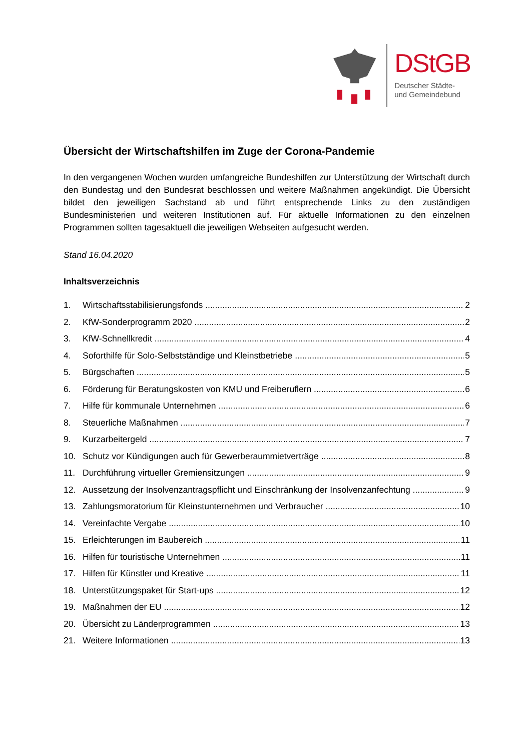DStGB
Deutscher Städte-
und Gemeindebund
Übersicht der Wirtschaftshilfen im Zuge der Corona-Pandemie
In den vergangenen Wochen wurden umfangreiche Bundeshilfen zur Unterstützung der Wirtschaft durch den Bundestag und den Bundesrat beschlossen und weitere Maßnahmen angekündigt. Die Übersicht bildet den jeweiligen Sachstand ab und führt entsprechende Links zu den zuständigen Bundesministerien und weiteren Institutionen auf. Für aktuelle Informationen zu den einzelnen Programmen sollten tagesaktuell die jeweiligen Webseiten aufgesucht werden.
Stand 16.04.2020
Inhaltsverzeichnis
1. Wirtschaftsstabilisierungsfonds 2
2. KfW-Sonderprogramm 2020 2
3. KfW-Schnellkredit 4
4. Soforthilfe für Solo-Selbstständige und Kleinstbetriebe 5
5. Bürgschaften 5
6. Förderung für Beratungskosten von KMU und Freiberuflern 6
7. Hilfe für kommunale Unternehmen 6
8. Steuerliche Maßnahmen 7
9. Kurzarbeitergeld 7
10. Schutz vor Kündigungen auch für Gewerberaummietverträge 8
11. Durchführung virtueller Gremiensitzungen 9
12. Aussetzung der Insolvenzantragspflicht und Einschränkung der Insolvenzanfechtung 9
13. Zahlungsmoratorium für Kleinstunternehmen und Verbraucher 10
14. Vereinfachte Vergabe 10
15. Erleichterungen im Baubereich 11
16. Hilfen für touristische Unternehmen 11
17. Hilfen für Künstler und Kreative 11
18. Unterstützungspaket für Start-ups 12
19. Maßnahmen der EU 12
20. Übersicht zu Länderprogrammen 13
21. Weitere Informationen 13